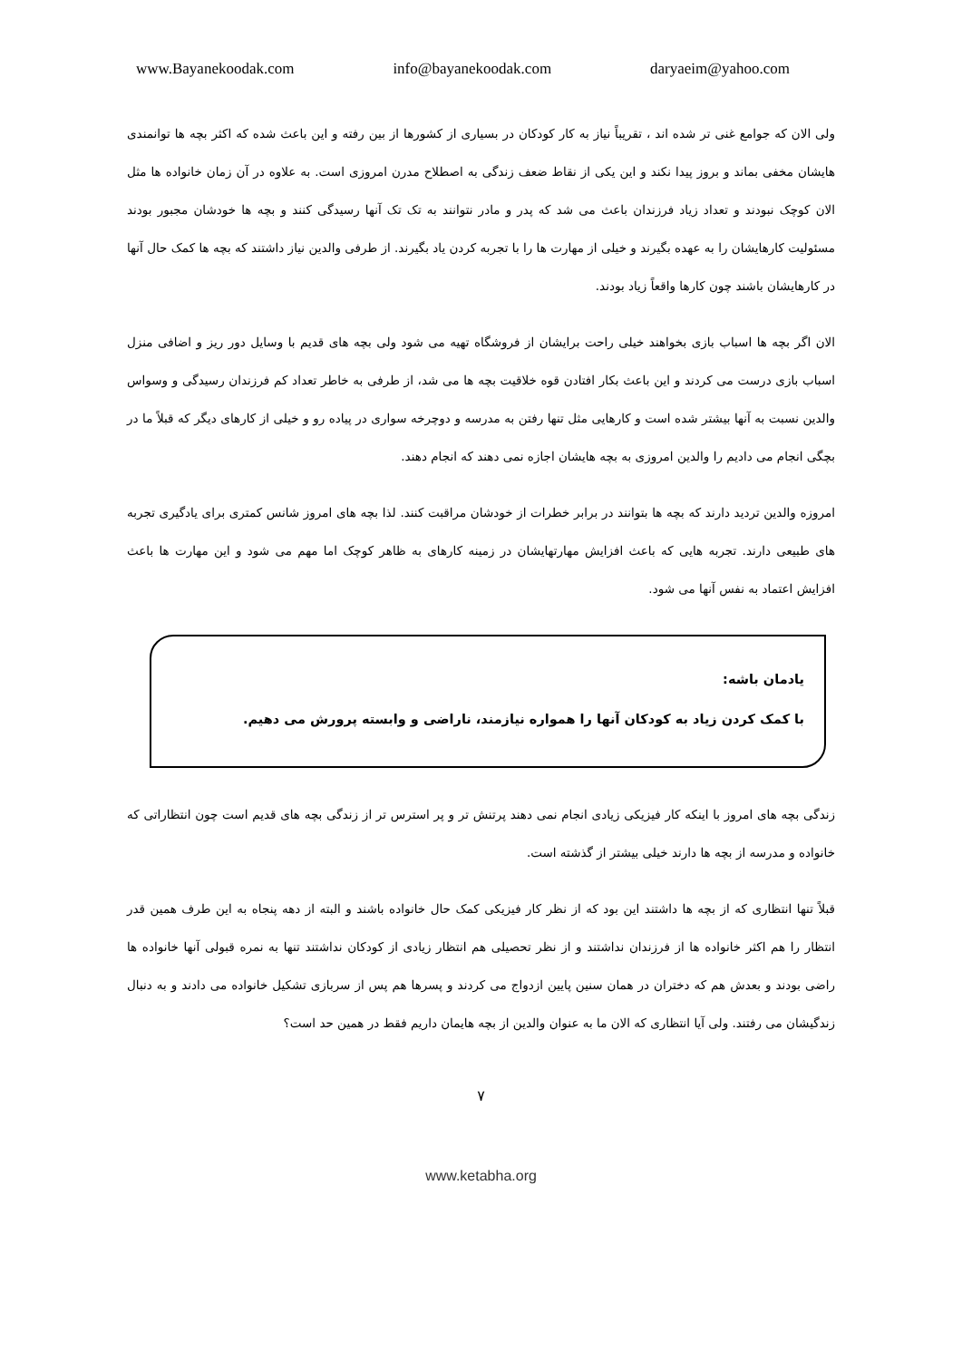www.Bayanekoodak.com info@bayanekoodak.com daryaeim@yahoo.com
ولی الان که جوامع غنی تر شده اند ، تقریباً نیاز به کار کودکان در بسیاری از کشورها از بین رفته و این باعث شده که اکثر بچه ها توانمندی هایشان مخفی بماند و بروز پیدا نکند و این یکی از نقاط ضعف زندگی به اصطلاح مدرن امروزی است. به علاوه در آن زمان خانواده ها مثل الان کوچک نبودند و تعداد زیاد فرزندان باعث می شد که پدر و مادر نتوانند به تک تک آنها رسیدگی کنند و بچه ها خودشان مجبور بودند مسئولیت کارهایشان را به عهده بگیرند و خیلی از مهارت ها را با تجربه کردن یاد بگیرند. از طرفی والدین نیاز داشتند که بچه ها کمک حال آنها در کارهایشان باشند چون کارها واقعاً زیاد بودند.
الان اگر بچه ها اسباب بازی بخواهند خیلی راحت برایشان از فروشگاه تهیه می شود ولی بچه های قدیم با وسایل دور ریز و اضافی منزل اسباب بازی درست می کردند و این باعث بکار افتادن قوه خلاقیت بچه ها می شد، از طرفی به خاطر تعداد کم فرزندان رسیدگی و وسواس والدین نسبت به آنها بیشتر شده است و کارهایی مثل تنها رفتن به مدرسه و دوچرخه سواری در پیاده رو و خیلی از کارهای دیگر که قبلاً ما در بچگی انجام می دادیم را والدین امروزی به بچه هایشان اجازه نمی دهند که انجام دهند.
امروزه والدین تردید دارند که بچه ها بتوانند در برابر خطرات از خودشان مراقبت کنند. لذا بچه های امروز شانس کمتری برای یادگیری تجربه های طبیعی دارند. تجربه هایی که باعث افزایش مهارتهایشان در زمینه کارهای به ظاهر کوچک اما مهم می شود و این مهارت ها باعث افزایش اعتماد به نفس آنها می شود.
یادمان باشه:
با کمک کردن زیاد به کودکان آنها را همواره نیازمند، ناراضی و وابسته پرورش می دهیم.
زندگی بچه های امروز با اینکه کار فیزیکی زیادی انجام نمی دهند پرتنش تر و پر استرس تر از زندگی بچه های قدیم است چون انتظاراتی که خانواده و مدرسه از بچه ها دارند خیلی بیشتر از گذشته است.
قبلاً تنها انتظاری که از بچه ها داشتند این بود که از نظر کار فیزیکی کمک حال خانواده باشند و البته از دهه پنجاه به این طرف همین قدر انتظار را هم اکثر خانواده ها از فرزندان نداشتند و از نظر تحصیلی هم انتظار زیادی از کودکان نداشتند تنها به نمره قبولی آنها خانواده ها راضی بودند و بعدش هم که دختران در همان سنین پایین ازدواج می کردند و پسرها هم پس از سربازی تشکیل خانواده می دادند و به دنبال زندگیشان می رفتند. ولی آیا انتظاری که الان ما به عنوان والدین از بچه هایمان داریم فقط در همین حد است؟
۷
www.ketabha.org